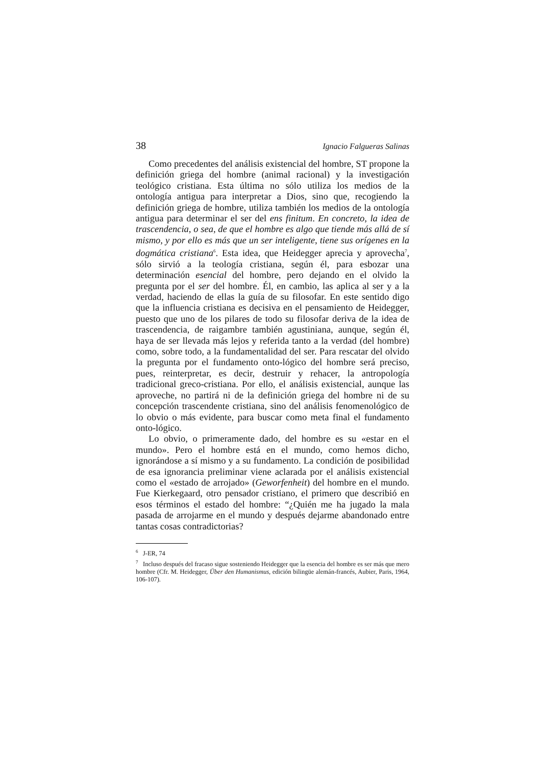38 Ignacio Falgueras Salinas
Como precedentes del análisis existencial del hombre, ST propone la definición griega del hombre (animal racional) y la investigación teológico cristiana. Esta última no sólo utiliza los medios de la ontología antigua para interpretar a Dios, sino que, recogiendo la definición griega de hombre, utiliza también los medios de la ontología antigua para determinar el ser del ens finitum. En concreto, la idea de trascendencia, o sea, de que el hombre es algo que tiende más allá de sí mismo, y por ello es más que un ser inteligente, tiene sus orígenes en la dogmática cristiana<sup>6</sup>. Esta idea, que Heidegger aprecia y aprovecha<sup>7</sup>, sólo sirvió a la teología cristiana, según él, para esbozar una determinación esencial del hombre, pero dejando en el olvido la pregunta por el ser del hombre. Él, en cambio, las aplica al ser y a la verdad, haciendo de ellas la guía de su filosofar. En este sentido digo que la influencia cristiana es decisiva en el pensamiento de Heidegger, puesto que uno de los pilares de todo su filosofar deriva de la idea de trascendencia, de raigambre también agustiniana, aunque, según él, haya de ser llevada más lejos y referida tanto a la verdad (del hombre) como, sobre todo, a la fundamentalidad del ser. Para rescatar del olvido la pregunta por el fundamento onto-lógico del hombre será preciso, pues, reinterpretar, es decir, destruir y rehacer, la antropología tradicional greco-cristiana. Por ello, el análisis existencial, aunque las aproveche, no partirá ni de la definición griega del hombre ni de su concepción trascendente cristiana, sino del análisis fenomenológico de lo obvio o más evidente, para buscar como meta final el fundamento onto-lógico.
Lo obvio, o primeramente dado, del hombre es su «estar en el mundo». Pero el hombre está en el mundo, como hemos dicho, ignorándose a sí mismo y a su fundamento. La condición de posibilidad de esa ignorancia preliminar viene aclarada por el análisis existencial como el «estado de arrojado» (Geworfenheit) del hombre en el mundo. Fue Kierkegaard, otro pensador cristiano, el primero que describió en esos términos el estado del hombre: “¿Quién me ha jugado la mala pasada de arrojarme en el mundo y después dejarme abandonado entre tantas cosas contradictorias?
<sup>6</sup> J-ER, 74
<sup>7</sup> Incluso después del fracaso sigue sosteniendo Heidegger que la esencia del hombre es ser más que mero hombre (Cfr. M. Heidegger, Über den Humanismus, edición bilingüe alemán-francés, Aubier, Paris, 1964, 106-107).